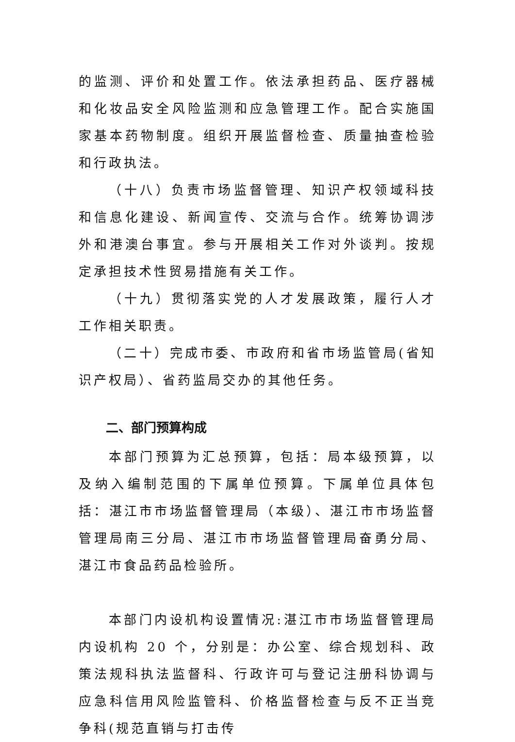的监测、评价和处置工作。依法承担药品、医疗器械和化妆品安全风险监测和应急管理工作。配合实施国家基本药物制度。组织开展监督检查、质量抽查检验和行政执法。
（十八）负责市场监督管理、知识产权领域科技和信息化建设、新闻宣传、交流与合作。统筹协调涉外和港澳台事宜。参与开展相关工作对外谈判。按规定承担技术性贸易措施有关工作。
（十九）贯彻落实党的人才发展政策，履行人才工作相关职责。
（二十）完成市委、市政府和省市场监管局(省知识产权局）、省药监局交办的其他任务。
二、部门预算构成
本部门预算为汇总预算，包括：局本级预算，以及纳入编制范围的下属单位预算。下属单位具体包括：湛江市市场监督管理局（本级）、湛江市市场监督管理局南三分局、湛江市市场监督管理局奋勇分局、湛江市食品药品检验所。
本部门内设机构设置情况:湛江市市场监督管理局内设机构 20 个，分别是：办公室、综合规划科、政策法规科执法监督科、行政许可与登记注册科协调与应急科信用风险监管科、价格监督检查与反不正当竞争科(规范直销与打击传